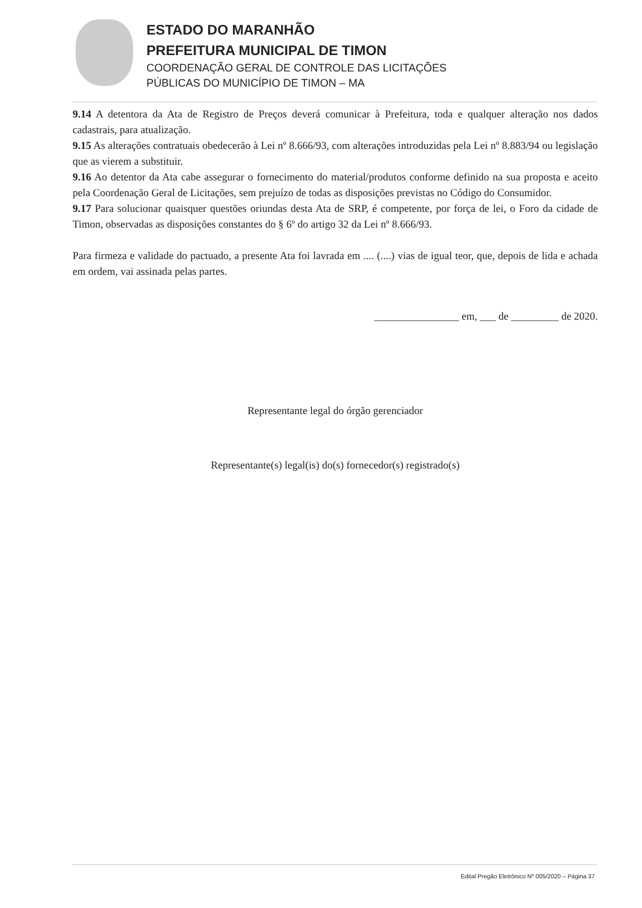ESTADO DO MARANHÃO
PREFEITURA MUNICIPAL DE TIMON
COORDENAÇÃO GERAL DE CONTROLE DAS LICITAÇÕES
PÚBLICAS DO MUNICÍPIO DE TIMON – MA
9.14 A detentora da Ata de Registro de Preços deverá comunicar à Prefeitura, toda e qualquer alteração nos dados cadastrais, para atualização.
9.15 As alterações contratuais obedecerão à Lei nº 8.666/93, com alterações introduzidas pela Lei nº 8.883/94 ou legislação que as vierem a substituir.
9.16 Ao detentor da Ata cabe assegurar o fornecimento do material/produtos conforme definido na sua proposta e aceito pela Coordenação Geral de Licitações, sem prejuízo de todas as disposições previstas no Código do Consumidor.
9.17 Para solucionar quaisquer questões oriundas desta Ata de SRP, é competente, por força de lei, o Foro da cidade de Timon, observadas as disposições constantes do § 6º do artigo 32 da Lei nº 8.666/93.
Para firmeza e validade do pactuado, a presente Ata foi lavrada em .... (....) vias de igual teor, que, depois de lida e achada em ordem, vai assinada pelas partes.
________________ em, ___ de _________ de 2020.
Representante legal do órgão gerenciador
Representante(s) legal(is) do(s) fornecedor(s) registrado(s)
Edital Pregão Eletrônico Nº 005/2020 – Página 37